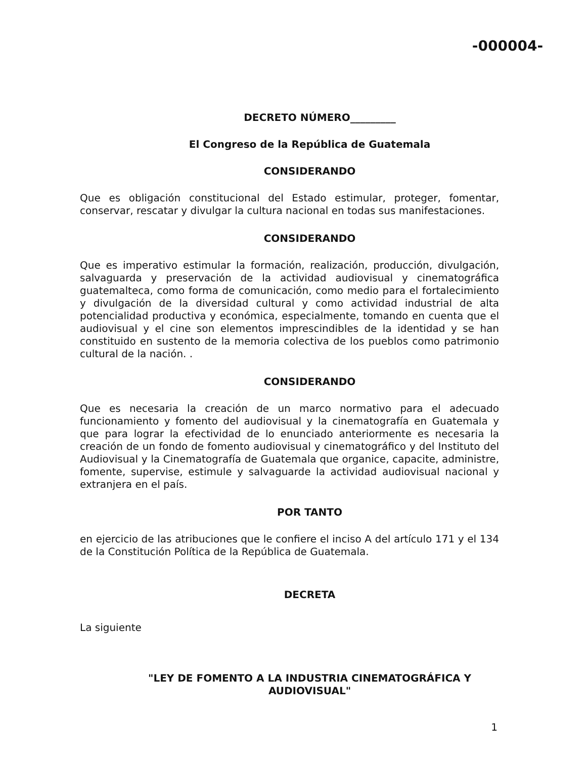-000004-
DECRETO NÚMERO_________
El Congreso de la República de Guatemala
CONSIDERANDO
Que es obligación constitucional del Estado estimular, proteger, fomentar, conservar, rescatar y divulgar la cultura nacional en todas sus manifestaciones.
CONSIDERANDO
Que es imperativo estimular la formación, realización, producción, divulgación, salvaguarda y preservación de la actividad audiovisual y cinematográfica guatemalteca, como forma de comunicación, como medio para el fortalecimiento y divulgación de la diversidad cultural y como actividad industrial de alta potencialidad productiva y económica, especialmente, tomando en cuenta que el audiovisual y el cine son elementos imprescindibles de la identidad y se han constituido en sustento de la memoria colectiva de los pueblos como patrimonio cultural de la nación. .
CONSIDERANDO
Que es necesaria la creación de un marco normativo para el adecuado funcionamiento y fomento del audiovisual y la cinematografía en Guatemala y que para lograr la efectividad de lo enunciado anteriormente es necesaria la creación de un fondo de fomento audiovisual y cinematográfico y del Instituto del Audiovisual y la Cinematografía de Guatemala que organice, capacite, administre, fomente, supervise, estimule y salvaguarde la actividad audiovisual nacional y extranjera en el país.
POR TANTO
en ejercicio de las atribuciones que le confiere el inciso A del artículo 171 y el 134 de la Constitución Política de la República de Guatemala.
DECRETA
La siguiente
"LEY DE FOMENTO A LA INDUSTRIA CINEMATOGRÁFICA Y AUDIOVISUAL"
1